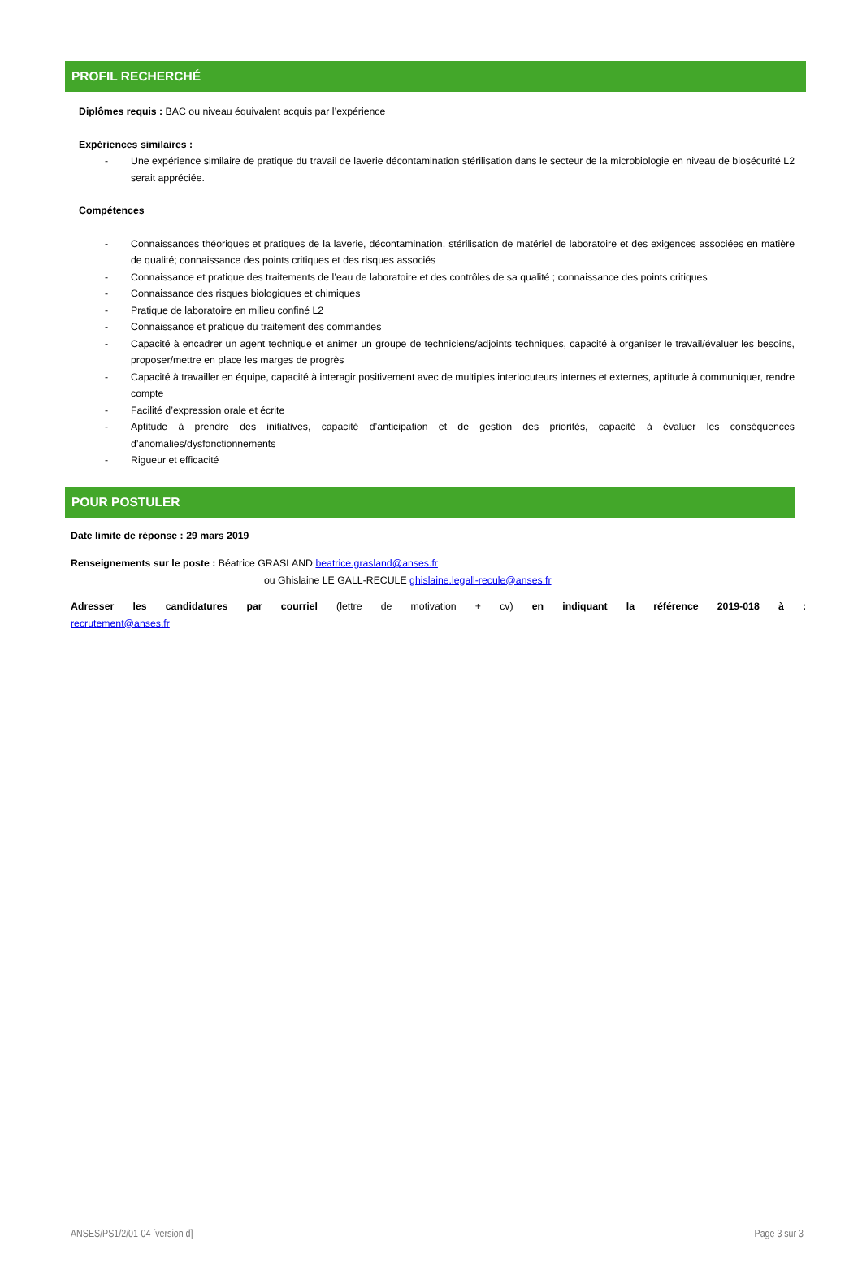PROFIL RECHERCHÉ
Diplômes requis : BAC ou niveau équivalent acquis par l’expérience
Expériences similaires :
- Une expérience similaire de pratique du travail de laverie décontamination stérilisation dans le secteur de la microbiologie en niveau de biosécurité L2 serait appréciée.
Compétences
- Connaissances théoriques et pratiques de la laverie, décontamination, stérilisation de matériel de laboratoire et des exigences associées en matière de qualité; connaissance des points critiques et des risques associés
- Connaissance et pratique des traitements de l’eau de laboratoire et des contrôles de sa qualité ; connaissance des points critiques
- Connaissance des risques biologiques et chimiques
- Pratique de laboratoire en milieu confiné L2
- Connaissance et pratique du traitement des commandes
- Capacité à encadrer un agent technique et animer un groupe de techniciens/adjoints techniques, capacité à organiser le travail/évaluer les besoins, proposer/mettre en place les marges de progrès
- Capacité à travailler en équipe, capacité à interagir positivement avec de multiples interlocuteurs internes et externes, aptitude à communiquer, rendre compte
- Facilité d’expression orale et écrite
- Aptitude à prendre des initiatives, capacité d’anticipation et de gestion des priorités, capacité à évaluer les conséquences d’anomalies/dysfonctionnements
- Rigueur et efficacité
POUR POSTULER
Date limite de réponse : 29 mars 2019
Renseignements sur le poste : Béatrice GRASLAND beatrice.grasland@anses.fr
ou Ghislaine LE GALL-RECULE ghislaine.legall-recule@anses.fr
Adresser les candidatures par courriel (lettre de motivation + cv) en indiquant la référence 2019-018 à :
recrutement@anses.fr
ANSES/PS1/2/01-04 [version d] Page 3 sur 3